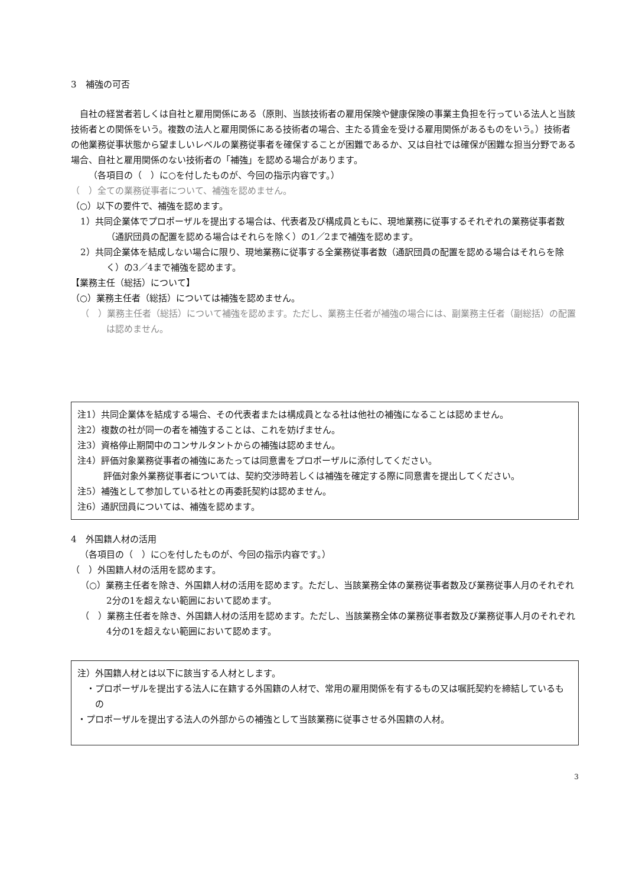3　補強の可否
自社の経営者若しくは自社と雇用関係にある（原則、当該技術者の雇用保険や健康保険の事業主負担を行っている法人と当該技術者との関係をいう。複数の法人と雇用関係にある技術者の場合、主たる賃金を受ける雇用関係があるものをいう。）技術者の他業務従事状態から望ましいレベルの業務従事者を確保することが困難であるか、又は自社では確保が困難な担当分野である場合、自社と雇用関係のない技術者の「補強」を認める場合があります。
（各項目の（　）に○を付したものが、今回の指示内容です。）
（　）全ての業務従事者について、補強を認めません。
（○）以下の要件で、補強を認めます。
1）共同企業体でプロポーザルを提出する場合は、代表者及び構成員ともに、現地業務に従事するそれぞれの業務従事者数（通訳団員の配置を認める場合はそれらを除く）の1／2まで補強を認めます。
2）共同企業体を結成しない場合に限り、現地業務に従事する全業務従事者数（通訳団員の配置を認める場合はそれらを除く）の3／4まで補強を認めます。
【業務主任（総括）について】
（○）業務主任者（総括）については補強を認めません。
（　）業務主任者（総括）について補強を認めます。ただし、業務主任者が補強の場合には、副業務主任者（副総括）の配置は認めません。
注1）共同企業体を結成する場合、その代表者または構成員となる社は他社の補強になることは認めません。
注2）複数の社が同一の者を補強することは、これを妨げません。
注3）資格停止期間中のコンサルタントからの補強は認めません。
注4）評価対象業務従事者の補強にあたっては同意書をプロポーザルに添付してください。
評価対象外業務従事者については、契約交渉時若しくは補強を確定する際に同意書を提出してください。
注5）補強として参加している社との再委託契約は認めません。
注6）通訳団員については、補強を認めます。
4　外国籍人材の活用
（各項目の（　）に○を付したものが、今回の指示内容です。）
（　）外国籍人材の活用を認めます。
（○）業務主任者を除き、外国籍人材の活用を認めます。ただし、当該業務全体の業務従事者数及び業務従事人月のそれぞれ2分の1を超えない範囲において認めます。
（　）業務主任者を除き、外国籍人材の活用を認めます。ただし、当該業務全体の業務従事者数及び業務従事人月のそれぞれ4分の1を超えない範囲において認めます。
注）外国籍人材とは以下に該当する人材とします。
・プロポーザルを提出する法人に在籍する外国籍の人材で、常用の雇用関係を有するもの又は嘱託契約を締結しているもの
・プロポーザルを提出する法人の外部からの補強として当該業務に従事させる外国籍の人材。
3